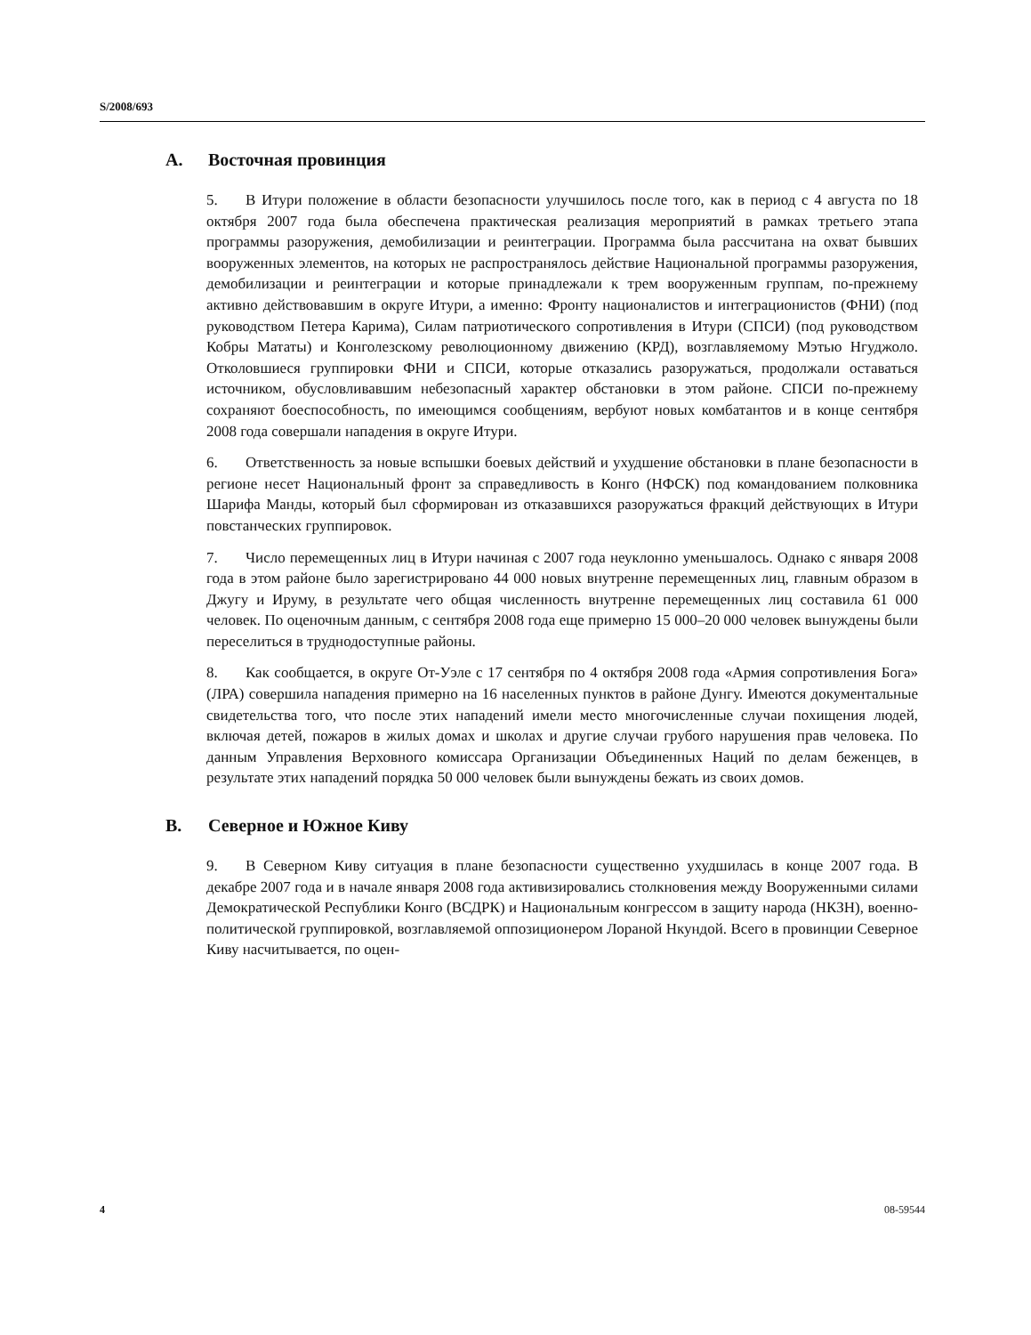S/2008/693
A. Восточная провинция
5. В Итури положение в области безопасности улучшилось после того, как в период с 4 августа по 18 октября 2007 года была обеспечена практическая реализация мероприятий в рамках третьего этапа программы разоружения, демобилизации и реинтеграции. Программа была рассчитана на охват бывших вооруженных элементов, на которых не распространялось действие Национальной программы разоружения, демобилизации и реинтеграции и которые принадлежали к трем вооруженным группам, по-прежнему активно действовавшим в округе Итури, а именно: Фронту националистов и интеграционистов (ФНИ) (под руководством Петера Карима), Силам патриотического сопротивления в Итури (СПСИ) (под руководством Кобры Мататы) и Конголезскому революционному движению (КРД), возглавляемому Мэтью Нгуджоло. Отколовшиеся группировки ФНИ и СПСИ, которые отказались разоружаться, продолжали оставаться источником, обусловливавшим небезопасный характер обстановки в этом районе. СПСИ по-прежнему сохраняют боеспособность, по имеющимся сообщениям, вербуют новых комбатантов и в конце сентября 2008 года совершали нападения в округе Итури.
6. Ответственность за новые вспышки боевых действий и ухудшение обстановки в плане безопасности в регионе несет Национальный фронт за справедливость в Конго (НФСК) под командованием полковника Шарифа Манды, который был сформирован из отказавшихся разоружаться фракций действующих в Итури повстанческих группировок.
7. Число перемещенных лиц в Итури начиная с 2007 года неуклонно уменьшалось. Однако с января 2008 года в этом районе было зарегистрировано 44 000 новых внутренне перемещенных лиц, главным образом в Джугу и Иру­му, в результате чего общая численность внутренне перемещенных лиц составила 61 000 человек. По оценочным данным, с сентября 2008 года еще примерно 15 000–20 000 человек вынуждены были переселиться в труднодоступные районы.
8. Как сообщается, в округе От-Уэле с 17 сентября по 4 октября 2008 года «Армия сопротивления Бога» (ЛРА) совершила нападения примерно на 16 населенных пунктов в районе Дунгу. Имеются документальные свидетельства того, что после этих нападений имели место многочисленные случаи похищения людей, включая детей, пожаров в жилых домах и школах и другие случаи грубого нарушения прав человека. По данным Управления Верховного комиссара Организации Объединенных Наций по делам беженцев, в результате этих нападений порядка 50 000 человек были вынуждены бежать из своих домов.
B. Северное и Южное Киву
9. В Северном Киву ситуация в плане безопасности существенно ухудшилась в конце 2007 года. В декабре 2007 года и в начале января 2008 года активизировались столкновения между Вооруженными силами Демократической Республики Конго (ВСДРК) и Национальным конгрессом в защиту народа (НКЗН), военно-политической группировкой, возглавляемой оппозиционером Лораной Нкундой. Всего в провинции Северное Киву насчитывается, по оцен-
4 08-59544